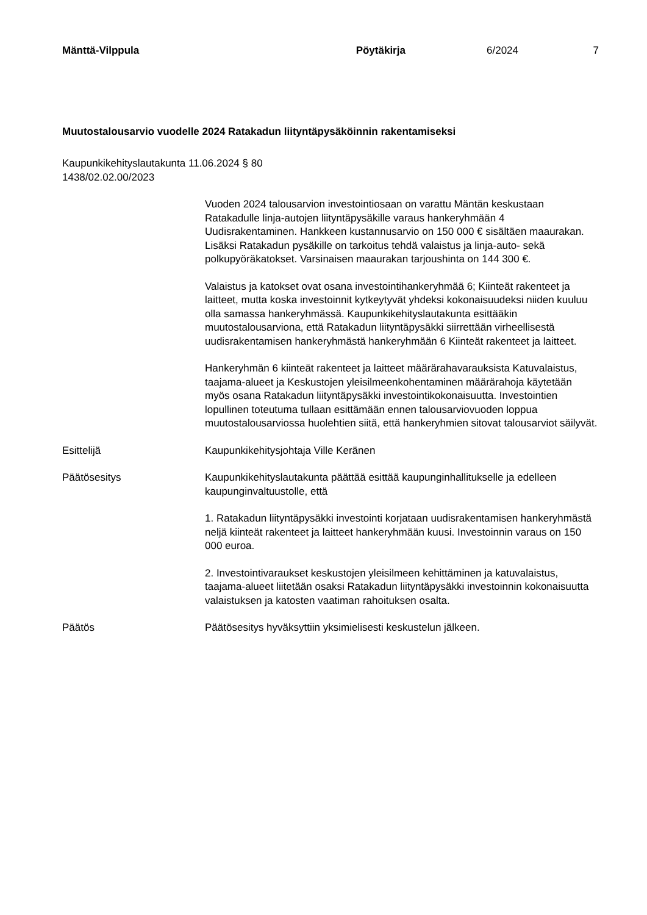Mänttä-Vilppula Pöytäkirja 6/2024 7
Muutostalousarvio vuodelle 2024 Ratakadun liityntäpysäköinnin rakentamiseksi
Kaupunkikehityslautakunta 11.06.2024 § 80
1438/02.02.00/2023
Vuoden 2024 talousarvion investointiosaan on varattu Mäntän keskustaan Ratakadulle linja-autojen liityntäpysäkille varaus hankeryhmään 4 Uudisrakentaminen. Hankkeen kustannusarvio on 150 000 € sisältäen maaurakan. Lisäksi Ratakadun pysäkille on tarkoitus tehdä valaistus ja linja-auto- sekä polkupyöräkatokset. Varsinaisen maaurakan tarjoushinta on 144 300 €.
Valaistus ja katokset ovat osana investointihankeryhmää 6; Kiinteät rakenteet ja laitteet, mutta koska investoinnit kytkeytyvät yhdeksi kokonaisuudeksi niiden kuuluu olla samassa hankeryhmässä. Kaupunkikehityslautakunta esittääkin muutostalousarviona, että Ratakadun liityntäpysäkki siirrettään virheellisestä uudisrakentamisen hankeryhmästä hankeryhmään 6 Kiinteät rakenteet ja laitteet.
Hankeryhmän 6 kiinteät rakenteet ja laitteet määrärahavarauksista Katuvalaistus, taajama-alueet ja Keskustojen yleisilmeenkohentaminen määrärahoja käytetään myös osana Ratakadun liityntäpysäkki investointikokonaisuutta. Investointien lopullinen toteutuma tullaan esittämään ennen talousarviovuoden loppua muutostalousarviossa huolehtien siitä, että hankeryhmien sitovat talousarviot säilyvät.
Esittelijä Kaupunkikehitysjohtaja Ville Keränen
Päätösesitys Kaupunkikehityslautakunta päättää esittää kaupunginhallitukselle ja edelleen kaupunginvaltuustolle, että
1. Ratakadun liityntäpysäkki investointi korjataan uudisrakentamisen hankeryhmästä neljä kiinteät rakenteet ja laitteet hankeryhmään kuusi. Investoinnin varaus on 150 000 euroa.
2. Investointivaraukset keskustojen yleisilmeen kehittäminen ja katuvalaistus, taajama-alueet liitetään osaksi Ratakadun liityntäpysäkki investoinnin kokonaisuutta valaistuksen ja katosten vaatiman rahoituksen osalta.
Päätös Päätösesitys hyväksyttiin yksimielisesti keskustelun jälkeen.